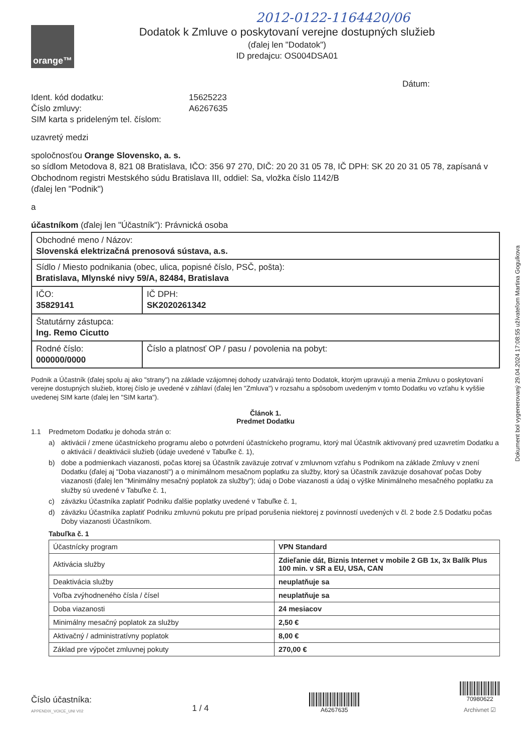2012-0122-1164420/06
orange™
Dodatok k Zmluve o poskytovaní verejne dostupných služieb
(ďalej len "Dodatok")
ID predajcu: OS004DSA01
Dátum:
Ident. kód dodatku:
15625223
Číslo zmluvy:
A6267635
SIM karta s prideleným tel. číslom:
uzavretý medzi
spoločnosťou Orange Slovensko, a. s.
so sídlom Metodova 8, 821 08 Bratislava, IČO: 356 97 270, DIČ: 20 20 31 05 78, IČ DPH: SK 20 20 31 05 78, zapísaná v Obchodnom registri Mestského súdu Bratislava III, oddiel: Sa, vložka číslo 1142/B
(ďalej len "Podnik")
a
účastníkom (ďalej len "Účastník"): Právnická osoba
| Obchodné meno / Názov: Slovenská elektrizačná prenosová sústava, a.s. | |
| Sídlo / Miesto podnikania (obec, ulica, popisné číslo, PSČ, pošta): Bratislava, Mlynské nivy 59/A, 82484, Bratislava | |
| IČO: 35829141 | IČ DPH: SK2020261342 |
| Štatutárny zástupca: Ing. Remo Cicutto | |
| Rodné číslo: 000000/0000 | Číslo a platnosť OP / pasu / povolenia na pobyt: |
Podnik a Účastník (ďalej spolu aj ako "strany") na základe vzájomnej dohody uzatvárajú tento Dodatok, ktorým upravujú a menia Zmluvu o poskytovaní verejne dostupných služieb, ktorej číslo je uvedené v záhlaví (ďalej len "Zmluva") v rozsahu a spôsobom uvedeným v tomto Dodatku vo vzťahu k vyššie uvedenej SIM karte (ďalej len "SIM karta").
Článok 1.
Predmet Dodatku
1.1 Predmetom Dodatku je dohoda strán o:
a) aktivácii / zmene účastníckeho programu alebo o potvrdení účastníckeho programu, ktorý mal Účastník aktivovaný pred uzavretím Dodatku a o aktivácii / deaktivácii služieb (údaje uvedené v Tabuľke č. 1),
b) dobe a podmienkach viazanosti, počas ktorej sa Účastník zaväzuje zotrvať v zmluvnom vzťahu s Podnikom na základe Zmluvy v znení Dodatku (ďalej aj "Doba viazanosti") a o minimálnom mesačnom poplatku za služby, ktorý sa Účastník zaväzuje dosahovať počas Doby viazanosti (ďalej len "Minimálny mesačný poplatok za služby"); údaj o Dobe viazanosti a údaj o výške Minimálneho mesačného poplatku za služby sú uvedené v Tabuľke č. 1,
c) záväzku Účastníka zaplatiť Podniku ďalšie poplatky uvedené v Tabuľke č. 1,
d) záväzku Účastníka zaplatiť Podniku zmluvnú pokutu pre prípad porušenia niektorej z povinností uvedených v čl. 2 bode 2.5 Dodatku počas Doby viazanosti Účastníkom.
Tabuľka č. 1
| Účastnícky program | VPN Standard |
| Aktivácia služby | Zdieľanie dát, Biznis Internet v mobile 2 GB 1x, 3x Balík Plus 100 min. v SR a EU, USA, CAN |
| Deaktivácia služby | neuplatňuje sa |
| Voľba zvýhodneného čísla / čísel | neuplatňuje sa |
| Doba viazanosti | 24 mesiacov |
| Minimálny mesačný poplatok za služby | 2,50 € |
| Aktivačný / administratívny poplatok | 8,00 € |
| Základ pre výpočet zmluvnej pokuty | 270,00 € |
Číslo účastníka:
APPENDIX_VOICE_UNI V02
1 / 4
A6267635
70980622
Archivnet ☑
Dokument bol vygenerovaný 29.04.2024 17:08:55 užívateľom Martina Gogulkova